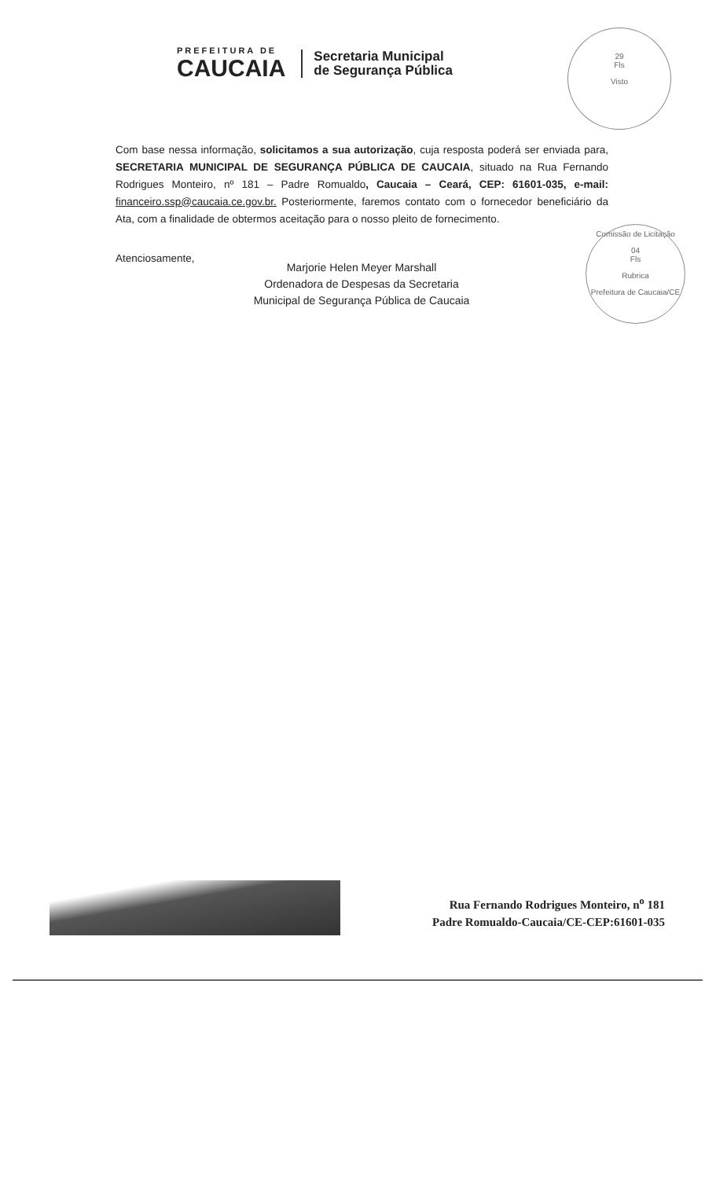PREFEITURA DE
CAUCAIA
Secretaria Municipal
de Segurança Pública
29
Fls
Visto
Com base nessa informação, solicitamos a sua autorização, cuja resposta poderá ser enviada para, SECRETARIA MUNICIPAL DE SEGURANÇA PÚBLICA DE CAUCAIA, situado na Rua Fernando Rodrigues Monteiro, nº 181 – Padre Romualdo, Caucaia – Ceará, CEP: 61601-035, e-mail: financeiro.ssp@caucaia.ce.gov.br. Posteriormente, faremos contato com o fornecedor beneficiário da Ata, com a finalidade de obtermos aceitação para o nosso pleito de fornecimento.
Atenciosamente,
Marjorie Helen Meyer Marshall
Ordenadora de Despesas da Secretaria
Municipal de Segurança Pública de Caucaia
Comissão de Licitação
04
Fls
Rubrica
Prefeitura de Caucaia/CE
Rua Fernando Rodrigues Monteiro, n<sup>o</sup> 181
Padre Romualdo-Caucaia/CE-CEP:61601-035